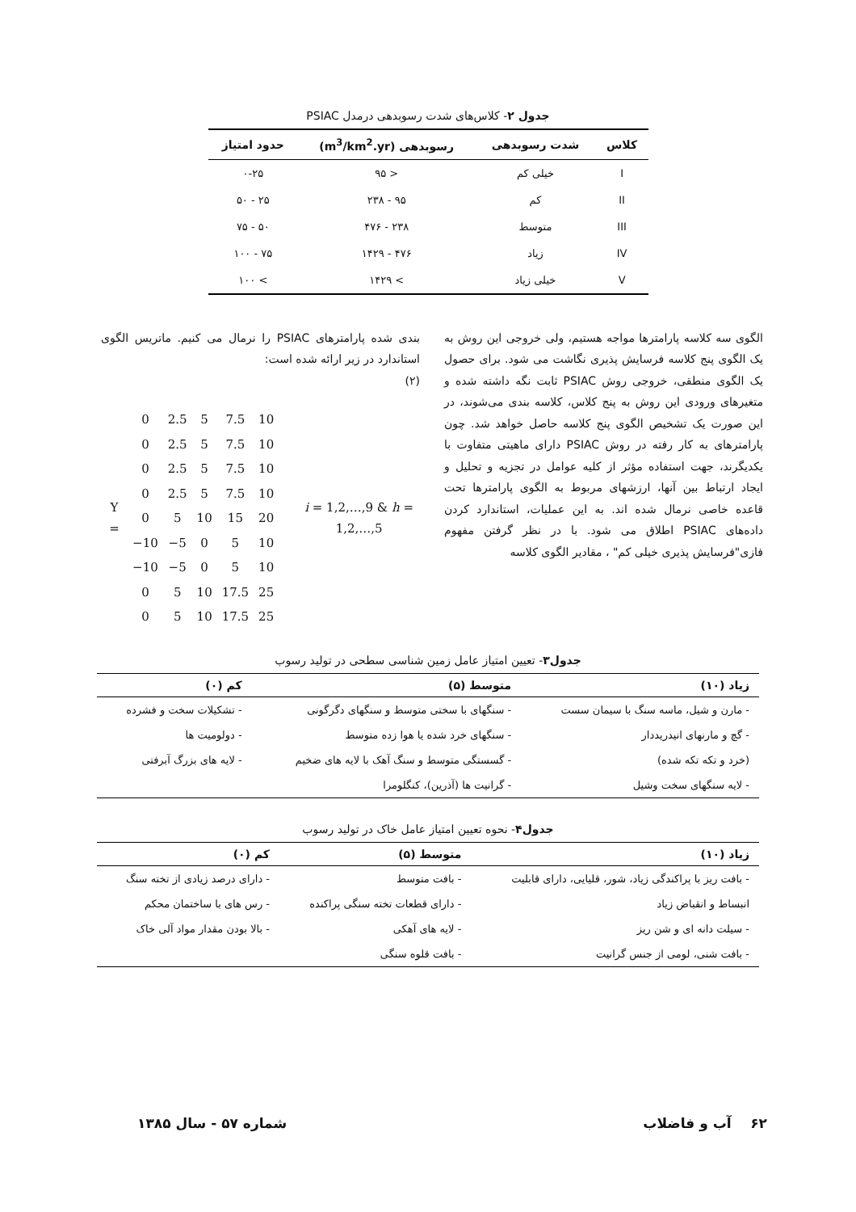جدول ۲- کلاس‌های شدت رسوبدهی درمدل PSIAC
| کلاس | شدت رسوبدهی | رسوبدهی (m<sup>3</sup>/km<sup>2</sup>.yr) | حدود امتیاز |
| --- | --- | --- | --- |
| I | خیلی کم | < ۹۵ | ۰-۲۵ |
| II | کم | ۹۵ - ۲۳۸ | ۲۵ - ۵۰ |
| III | متوسط | ۲۳۸ - ۴۷۶ | ۵۰ - ۷۵ |
| IV | زیاد | ۴۷۶ - ۱۴۲۹ | ۷۵ - ۱۰۰ |
| V | خیلی زیاد | > ۱۴۲۹ | > ۱۰۰ |
الگوی سه کلاسه پارامترها مواجه هستیم، ولی خروجی این روش به یک الگوی پنج کلاسه فرسایش پذیری نگاشت می شود. برای حصول یک الگوی منطقی، خروجی روش PSIAC ثابت نگه داشته شده و متغیرهای ورودی این روش به پنج کلاس، کلاسه بندی می‌شوند، در این صورت یک تشخیص الگوی پنج کلاسه حاصل خواهد شد. چون پارامترهای به کار رفته در روش PSIAC دارای ماهیتی متفاوت با یکدیگرند، جهت استفاده مؤثر از کلیه عوامل در تجزیه و تحلیل و ایجاد ارتباط بین آنها، ارزشهای مربوط به الگوی پارامترها تحت قاعده خاصی نرمال شده اند. به این عملیات، استاندارد کردن داده‌های PSIAC اطلاق می شود. با در نظر گرفتن مفهوم فازی"فرسایش پذیری خیلی کم" ، مقادیر الگوی کلاسه
بندی شده پارامترهای PSIAC را نرمال می کنیم. ماتریس الگوی استاندارد در زیر ارائه شده است:
(۲)
| Y = | 0 | 2.5 | 5 | 7.5 | 10 | i = 1,2,…,9 & h = 1,2,…,5 |
| | 0 | 2.5 | 5 | 7.5 | 10 | |
| | 0 | 2.5 | 5 | 7.5 | 10 | |
| | 0 | 2.5 | 5 | 7.5 | 10 | |
| | 0 | 5 | 10 | 15 | 20 | |
| | −10 | −5 | 0 | 5 | 10 | |
| | −10 | −5 | 0 | 5 | 10 | |
| | 0 | 5 | 10 | 17.5 | 25 | |
| | 0 | 5 | 10 | 17.5 | 25 | |
جدول۳- تعیین امتیاز عامل زمین شناسی سطحی در تولید رسوب
| زیاد (۱۰) | متوسط (۵) | کم (۰) |
| --- | --- | --- |
| - مارن و شیل، ماسه سنگ با سیمان سست | - سنگهای با سختی متوسط و سنگهای دگرگونی | - تشکیلات سخت و فشرده |
| - گچ و مارنهای انیدریددار | - سنگهای خرد شده یا هوا زده متوسط | - دولومیت ها |
| (خرد و تکه تکه شده) | - گسستگی متوسط و سنگ آهک با لایه های ضخیم | - لایه های بزرگ آبرفتی |
| - لایه سنگهای سخت وشیل | - گرانیت ها (آذرین)، کنگلومرا | |
جدول۴- نحوه تعیین امتیاز عامل خاک در تولید رسوب
| زیاد (۱۰) | متوسط (۵) | کم (۰) |
| --- | --- | --- |
| - بافت ریز با پراکندگی زیاد، شور، قلیایی، دارای قابلیت | - بافت متوسط | - دارای درصد زیادی از تخته سنگ |
| انبساط و انقباض زیاد | - دارای قطعات تخته سنگی پراکنده | - رس های با ساختمان محکم |
| - سیلت دانه ای و شن ریز | - لایه های آهکی | - بالا بودن مقدار مواد آلی خاک |
| - بافت شنی، لومی از جنس گرانیت | - بافت قلوه سنگی | |
۶۲ آب و فاضلاب شماره ۵۷ - سال ۱۳۸۵